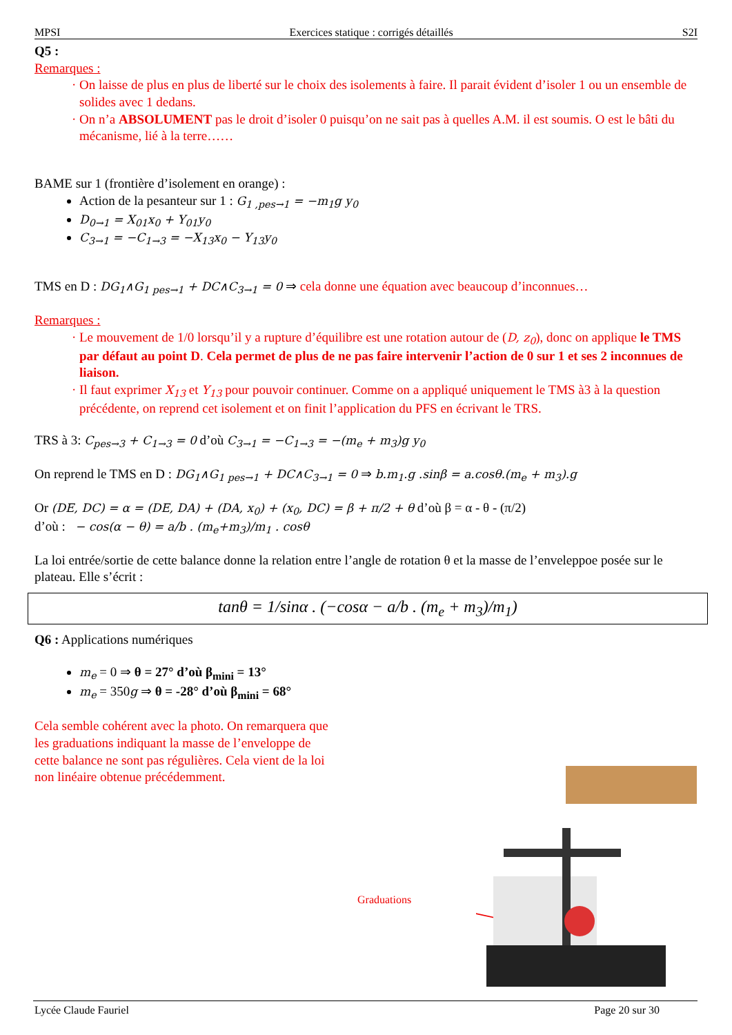MPSI Exercices statique : corrigés détaillés S2I
Q5 :
Remarques :
On laisse de plus en plus de liberté sur le choix des isolements à faire. Il parait évident d’isoler 1 ou un ensemble de solides avec 1 dedans.
On n’a ABSOLUMENT pas le droit d’isoler 0 puisqu’on ne sait pas à quelles A.M. il est soumis. O est le bâti du mécanisme, lié à la terre……
BAME sur 1 (frontière d’isolement en orange) :
Action de la pesanteur sur 1 : G<sub>1 ,pes→1</sub> = −m<sub>1</sub>g y<sub>0</sub>
D<sub>0→1</sub> = X<sub>01</sub>x<sub>0</sub> + Y<sub>01</sub>y<sub>0</sub>
C<sub>3→1</sub> = −C<sub>1→3</sub> = −X<sub>13</sub>x<sub>0</sub> − Y<sub>13</sub>y<sub>0</sub>
TMS en D : DG<sub>1</sub>∧G<sub>1 pes→1</sub> + DC∧C<sub>3→1</sub> = 0 ⇒ cela donne une équation avec beaucoup d’inconnues…
Remarques :
Le mouvement de 1/0 lorsqu’il y a rupture d’équilibre est une rotation autour de (D, z<sub>0</sub>), donc on applique le TMS par défaut au point D. Cela permet de plus de ne pas faire intervenir l’action de 0 sur 1 et ses 2 inconnues de liaison.
Il faut exprimer X<sub>13</sub> et Y<sub>13</sub> pour pouvoir continuer. Comme on a appliqué uniquement le TMS à3 à la question précédente, on reprend cet isolement et on finit l’application du PFS en écrivant le TRS.
TRS à 3: C<sub>pes→3</sub> + C<sub>1→3</sub> = 0 d’où C<sub>3→1</sub> = −C<sub>1→3</sub> = −(m<sub>e</sub> + m<sub>3</sub>)g y<sub>0</sub>
On reprend le TMS en D : DG<sub>1</sub>∧G<sub>1 pes→1</sub> + DC∧C<sub>3→1</sub> = 0 ⇒ b.m<sub>1</sub>.g .sinβ = a.cosθ.(m<sub>e</sub> + m<sub>3</sub>).g
Or (DE, DC) = α = (DE, DA) + (DA, x<sub>0</sub>) + (x<sub>0</sub>, DC) = β + π/2 + θ d’où β = α - θ - (π/2)
d’où : − cos(α − θ) = a/b . (m<sub>e</sub>+m<sub>3</sub>)/m<sub>1</sub> . cosθ
La loi entrée/sortie de cette balance donne la relation entre l’angle de rotation θ et la masse de l’enveleppoe posée sur le plateau. Elle s’écrit :
tanθ = 1/sinα . (−cosα − a/b . (m<sub>e</sub> + m<sub>3</sub>)/m<sub>1</sub>)
Q6 : Applications numériques
m<sub>e</sub> = 0 ⇒ θ = 27° d’où β<sub>mini</sub> = 13°
m<sub>e</sub> = 350g ⇒ θ = -28° d’où β<sub>mini</sub> = 68°
Cela semble cohérent avec la photo. On remarquera que les graduations indiquant la masse de l’enveloppe de cette balance ne sont pas régulières. Cela vient de la loi non linéaire obtenue précédemment.
Graduations
Lycée Claude Fauriel Page 20 sur 30